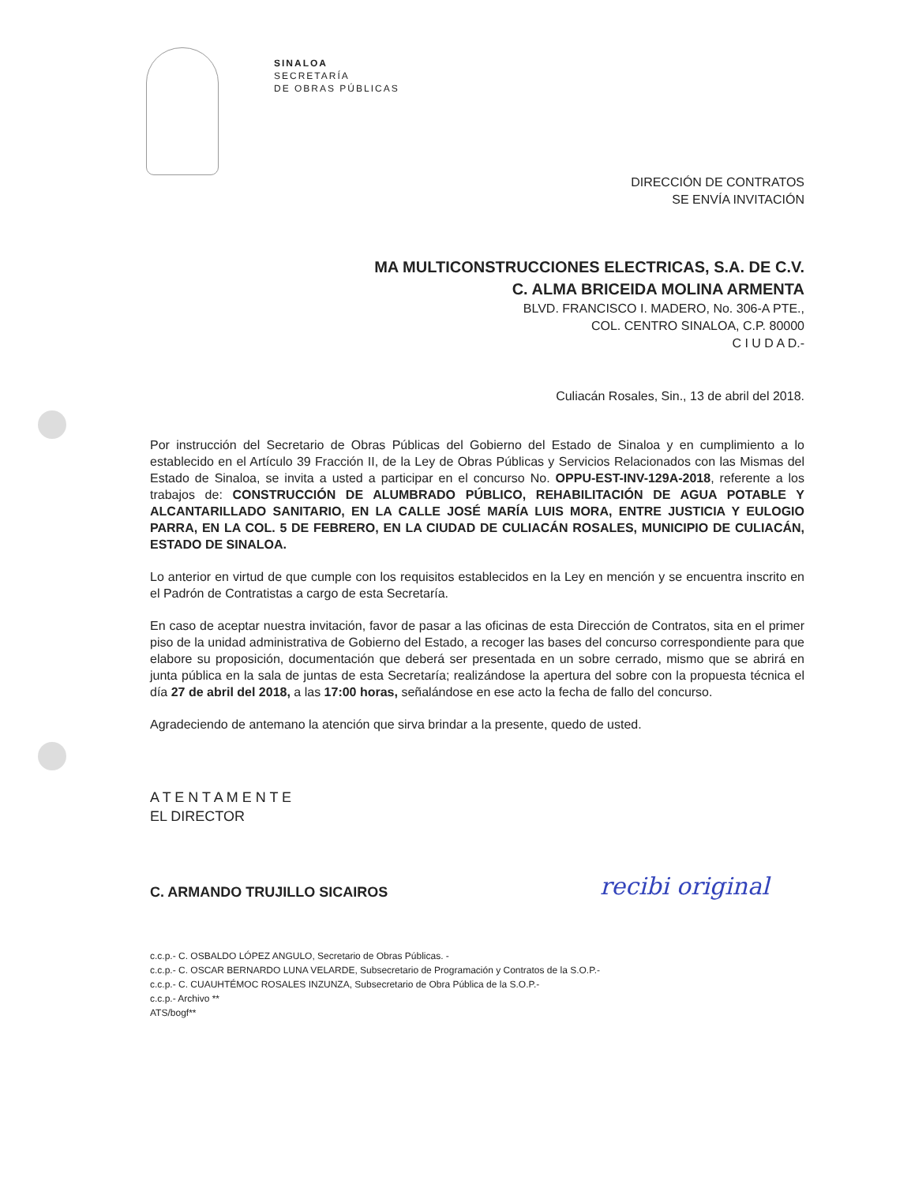SINALOA
SECRETARÍA
DE OBRAS PÚBLICAS
DIRECCIÓN DE CONTRATOS
SE ENVÍA INVITACIÓN
MA MULTICONSTRUCCIONES ELECTRICAS, S.A. DE C.V.
C. ALMA BRICEIDA MOLINA ARMENTA
BLVD. FRANCISCO I. MADERO, No. 306-A PTE.,
COL. CENTRO SINALOA, C.P. 80000
C I U D A D.-
Culiacán Rosales, Sin., 13 de abril del 2018.
Por instrucción del Secretario de Obras Públicas del Gobierno del Estado de Sinaloa y en cumplimiento a lo establecido en el Artículo 39 Fracción II, de la Ley de Obras Públicas y Servicios Relacionados con las Mismas del Estado de Sinaloa, se invita a usted a participar en el concurso No. OPPU-EST-INV-129A-2018, referente a los trabajos de: CONSTRUCCIÓN DE ALUMBRADO PÚBLICO, REHABILITACIÓN DE AGUA POTABLE Y ALCANTARILLADO SANITARIO, EN LA CALLE JOSÉ MARÍA LUIS MORA, ENTRE JUSTICIA Y EULOGIO PARRA, EN LA COL. 5 DE FEBRERO, EN LA CIUDAD DE CULIACÁN ROSALES, MUNICIPIO DE CULIACÁN, ESTADO DE SINALOA.
Lo anterior en virtud de que cumple con los requisitos establecidos en la Ley en mención y se encuentra inscrito en el Padrón de Contratistas a cargo de esta Secretaría.
En caso de aceptar nuestra invitación, favor de pasar a las oficinas de esta Dirección de Contratos, sita en el primer piso de la unidad administrativa de Gobierno del Estado, a recoger las bases del concurso correspondiente para que elabore su proposición, documentación que deberá ser presentada en un sobre cerrado, mismo que se abrirá en junta pública en la sala de juntas de esta Secretaría; realizándose la apertura del sobre con la propuesta técnica el día 27 de abril del 2018, a las 17:00 horas, señalándose en ese acto la fecha de fallo del concurso.
Agradeciendo de antemano la atención que sirva brindar a la presente, quedo de usted.
A T E N T A M E N T E
EL DIRECTOR
C. ARMANDO TRUJILLO SICAIROS
c.c.p.- C. OSBALDO LÓPEZ ANGULO, Secretario de Obras Públicas. -
c.c.p.- C. OSCAR BERNARDO LUNA VELARDE, Subsecretario de Programación y Contratos de la S.O.P.-
c.c.p.- C. CUAUHTÉMOC ROSALES INZUNZA, Subsecretario de Obra Pública de la S.O.P.-
c.c.p.- Archivo **
ATS/bogf**
recibi original